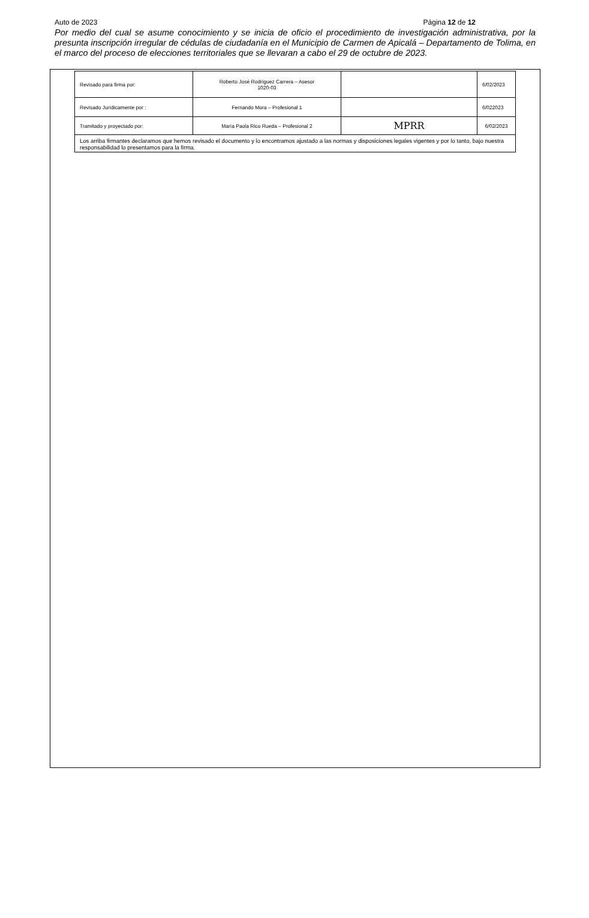Auto de 2023 Página 12 de 12
Por medio del cual se asume conocimiento y se inicia de oficio el procedimiento de investigación administrativa, por la presunta inscripción irregular de cédulas de ciudadanía en el Municipio de Carmen de Apicalá – Departamento de Tolima, en el marco del proceso de elecciones territoriales que se llevaran a cabo el 29 de octubre de 2023.
| Revisado para firma por: | Roberto José Rodríguez Carrera – Asesor 1020-03 | | 6/02/2023 |
| Revisado Jurídicamente por : | Fernando Mora – Profesional 1 | | 6/022023 |
| Tramitado y proyectado por: | María Paola Rico Rueda – Profesional 2 | MPRR | 6/02/2023 |
| Los arriba firmantes declaramos que hemos revisado el documento y lo encontramos ajustado a las normas y disposiciones legales vigentes y por lo tanto, bajo nuestra responsabilidad lo presentamos para la firma. | | | |